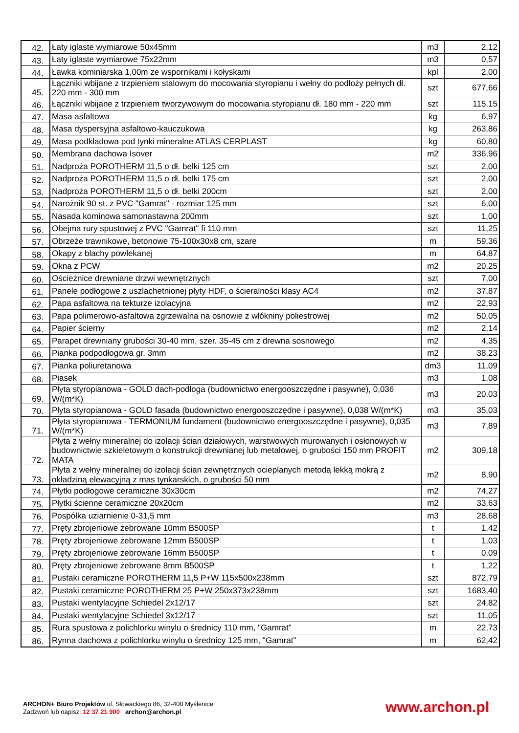| 42. | Łaty iglaste wymiarowe 50x45mm | m3 | 2,12 |
| 43. | Łaty iglaste wymiarowe 75x22mm | m3 | 0,57 |
| 44. | Ławka kominiarska 1,00m ze wspornikami i kołyskami | kpl | 2,00 |
| 45. | Łączniki wbijane z trzpieniem stalowym do mocowania styropianu i wełny do podłoży pełnych dł. 220 mm - 300 mm | szt | 677,66 |
| 46. | Łączniki wbijane z trzpieniem tworzywowym do mocowania styropianu dł. 180 mm - 220 mm | szt | 115,15 |
| 47. | Masa asfaltowa | kg | 6,97 |
| 48. | Masa dyspersyjna asfaltowo-kauczukowa | kg | 263,86 |
| 49. | Masa podkładowa pod tynki mineralne ATLAS CERPLAST | kg | 60,80 |
| 50. | Membrana dachowa Isover | m2 | 336,96 |
| 51. | Nadproża POROTHERM 11,5 o dł. belki 125 cm | szt | 2,00 |
| 52. | Nadproża POROTHERM 11,5 o dł. belki 175 cm | szt | 2,00 |
| 53. | Nadproża POROTHERM 11,5 o dł. belki 200cm | szt | 2,00 |
| 54. | Narożnik 90 st. z PVC "Gamrat" - rozmiar 125 mm | szt | 6,00 |
| 55. | Nasada kominowa samonastawna 200mm | szt | 1,00 |
| 56. | Obejma rury spustowej z PVC "Gamrat" fi 110 mm | szt | 11,25 |
| 57. | Obrzeże trawnikowe, betonowe 75-100x30x8 cm, szare | m | 59,36 |
| 58. | Okapy z blachy powlekanej | m | 64,87 |
| 59. | Okna z PCW | m2 | 20,25 |
| 60. | Ościeżnice drewniane drzwi wewnętrznych | szt | 7,00 |
| 61. | Panele podłogowe z uszlachetnionej płyty HDF, o ścieralności klasy AC4 | m2 | 37,87 |
| 62. | Papa asfaltowa na tekturze izolacyjna | m2 | 22,93 |
| 63. | Papa polimerowo-asfaltowa zgrzewalna na osnowie z włókniny poliestrowej | m2 | 50,05 |
| 64. | Papier ścierny | m2 | 2,14 |
| 65. | Parapet drewniany grubości 30-40 mm, szer. 35-45 cm z drewna sosnowego | m2 | 4,35 |
| 66. | Pianka podpodłogowa gr. 3mm | m2 | 38,23 |
| 67. | Pianka poliuretanowa | dm3 | 11,09 |
| 68. | Piasek | m3 | 1,08 |
| 69. | Płyta styropianowa - GOLD dach-podłoga (budownictwo energooszczędne i pasywne), 0,036 W/(m*K) | m3 | 20,03 |
| 70. | Płyta styropianowa - GOLD fasada (budownictwo energooszczędne i pasywne), 0,038 W/(m*K) | m3 | 35,03 |
| 71. | Płyta styropianowa - TERMONIUM fundament (budownictwo energooszczędne i pasywne), 0,035 W/(m*K) | m3 | 7,89 |
| 72. | Płyta z wełny mineralnej do izolacji ścian działowych, warstwowych murowanych i osłonowych w budownictwie szkieletowym o konstrukcji drewnianej lub metalowej, o grubości 150 mm PROFIT MATA | m2 | 309,18 |
| 73. | Płyta z wełny mineralnej do izolacji ścian zewnętrznych ocieplanych metodą lekką mokrą z okładziną elewacyjną z mas tynkarskich, o grubości 50 mm | m2 | 8,90 |
| 74. | Płytki podłogowe ceramiczne 30x30cm | m2 | 74,27 |
| 75. | Płytki ścienne ceramiczne 20x20cm | m2 | 33,63 |
| 76. | Pospółka uziarnienie 0-31,5 mm | m3 | 28,68 |
| 77. | Pręty zbrojeniowe żebrowane 10mm B500SP | t | 1,42 |
| 78. | Pręty zbrojeniowe żebrowane 12mm B500SP | t | 1,03 |
| 79. | Pręty zbrojeniowe żebrowane 16mm B500SP | t | 0,09 |
| 80. | Pręty zbrojeniowe żebrowane 8mm B500SP | t | 1,22 |
| 81. | Pustaki ceramiczne POROTHERM 11,5 P+W 115x500x238mm | szt | 872,79 |
| 82. | Pustaki ceramiczne POROTHERM 25 P+W 250x373x238mm | szt | 1683,40 |
| 83. | Pustaki wentylacyjne Schiedel 2x12/17 | szt | 24,82 |
| 84. | Pustaki wentylacyjne Schiedel 3x12/17 | szt | 11,05 |
| 85. | Rura spustowa z polichlorku winylu o średnicy 110 mm, "Gamrat" | m | 22,73 |
| 86. | Rynna dachowa z polichlorku winylu o średnicy 125 mm, "Gamrat" | m | 62,42 |
ARCHON+ Biuro Projektów ul. Słowackiego 86, 32-400 Myślenice
Zadzwoń lub napisz: 12 37 21 900 archon@archon.pl
www.archon.pl